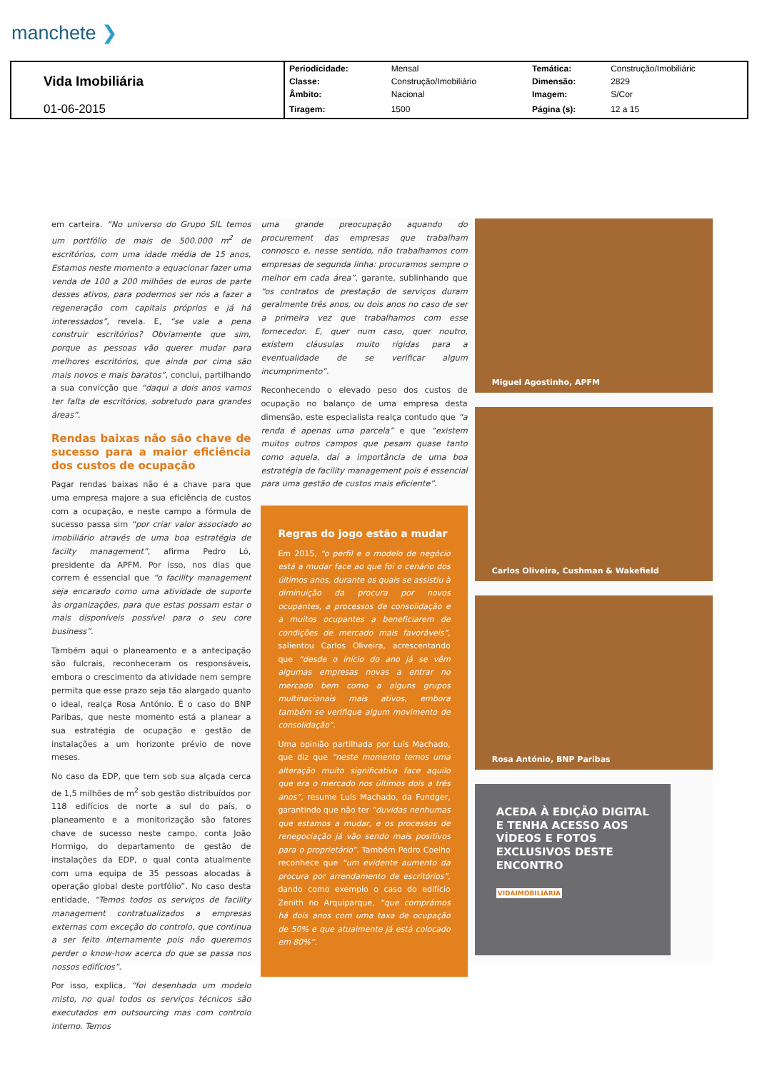manchete ❯
| Vida Imobiliária | Periodicidade: | Mensal | Temática: | Construção/Imobiliáric |
| | Classe: | Construção/Imobiliário | Dimensão: | 2829 |
| | Âmbito: | Nacional | Imagem: | S/Cor |
| 01-06-2015 | Tiragem: | 1500 | Página (s): | 12 a 15 |
em carteira. “No universo do Grupo SIL temos um portfólio de mais de 500.000 m<sup>2</sup> de escritórios, com uma idade média de 15 anos, Estamos neste momento a equacionar fazer uma venda de 100 a 200 milhões de euros de parte desses ativos, para podermos ser nós a fazer a regeneração com capitais próprios e já há interessados”, revela. E, “se vale a pena construir escritórios? Obviamente que sim, porque as pessoas vão querer mudar para melhores escritórios, que ainda por cima são mais novos e mais baratos”, conclui, partilhando a sua convicção que “daqui a dois anos vamos ter falta de escritórios, sobretudo para grandes áreas”.
Rendas baixas não são chave de sucesso para a maior eficiência dos custos de ocupação
Pagar rendas baixas não é a chave para que uma empresa majore a sua eficiência de custos com a ocupação, e neste campo a fórmula de sucesso passa sim “por criar valor associado ao imobiliário através de uma boa estratégia de facilty management”, afirma Pedro Ló, presidente da APFM. Por isso, nos dias que correm é essencial que “o facility management seja encarado como uma atividade de suporte às organizações, para que estas possam estar o mais disponíveis possível para o seu core business”.
Também aqui o planeamento e a antecipação são fulcrais, reconheceram os responsáveis, embora o crescimento da atividade nem sempre permita que esse prazo seja tão alargado quanto o ideal, realça Rosa António. É o caso do BNP Paribas, que neste momento está a planear a sua estratégia de ocupação e gestão de instalações a um horizonte prévio de nove meses.
No caso da EDP, que tem sob sua alçada cerca de 1,5 milhões de m<sup>2</sup> sob gestão distribuídos por 118 edifícios de norte a sul do país, o planeamento e a monitorização são fatores chave de sucesso neste campo, conta João Hormigo, do departamento de gestão de instalações da EDP, o qual conta atualmente com uma equipa de 35 pessoas alocadas à operação global deste portfólio”. No caso desta entidade, “Temos todos os serviços de facility management contratualizados a empresas externas com exceção do controlo, que continua a ser feito internamente pois não queremos perder o know-how acerca do que se passa nos nossos edifícios”.
Por isso, explica, “foi desenhado um modelo misto, no qual todos os serviços técnicos são executados em outsourcing mas com controlo interno. Temos
uma grande preocupação aquando do procurement das empresas que trabalham connosco e, nesse sentido, não trabalhamos com empresas de segunda linha: procuramos sempre o melhor em cada área”, garante, sublinhando que “os contratos de prestação de serviços duram geralmente três anos, ou dois anos no caso de ser a primeira vez que trabalhamos com esse fornecedor. E, quer num caso, quer noutro, existem cláusulas muito rígidas para a eventualidade de se verificar algum incumprimento”.
Reconhecendo o elevado peso dos custos de ocupação no balanço de uma empresa desta dimensão, este especialista realça contudo que “a renda é apenas uma parcela” e que “existem muitos outros campos que pesam quase tanto como aquela, daí a importância de uma boa estratégia de facility management pois é essencial para uma gestão de custos mais eficiente”.
Regras do jogo estão a mudar
Em 2015, “o perfil e o modelo de negócio está a mudar face ao que foi o cenário dos últimos anos, durante os quais se assistiu à diminuição da procura por novos ocupantes, a processos de consolidação e a muitos ocupantes a beneficiarem de condições de mercado mais favoráveis”, salientou Carlos Oliveira, acrescentando que “desde o início do ano já se vêm algumas empresas novas a entrar no mercado bem como a alguns grupos multinacionais mais ativos, embora também se verifique algum movimento de consolidação”.
Uma opinião partilhada por Luís Machado, que diz que “neste momento temos uma alteração muito significativa face aquilo que era o mercado nos últimos dois a três anos”, resume Luís Machado, da Fundger, garantindo que não ter “duvidas nenhumas que estamos a mudar, e os processos de renegociação já vão sendo mais positivos para o proprietário”. Também Pedro Coelho reconhece que “um evidente aumento da procura por arrendamento de escritórios”, dando como exemplo o caso do edifício Zenith no Arquiparque, “que comprámos há dois anos com uma taxa de ocupação de 50% e que atualmente já está colocado em 80%”.
Miguel Agostinho, APFM
Carlos Oliveira, Cushman & Wakefield
Rosa António, BNP Paribas
ACEDA À EDIÇÃO DIGITAL E TENHA ACESSO AOS VÍDEOS E FOTOS EXCLUSIVOS DESTE ENCONTRO
VIDAIMOBILIÁRIA